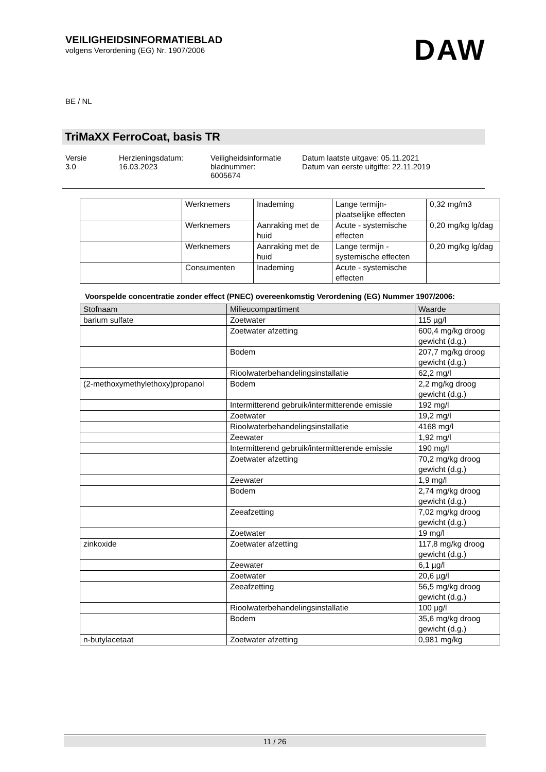VEILIGHEIDSINFORMATIEBLAD
volgens Verordening (EG) Nr. 1907/2006
DAW
BE / NL
TriMaXX FerroCoat, basis TR
| Versie 3.0 | Herzieningsdatum: 16.03.2023 | Veiligheidsinformatie bladnummer: 6005674 | Datum laatste uitgave: 05.11.2021 Datum van eerste uitgifte: 22.11.2019 |
| | Werknemers | Inademing | Lange termijn-plaatselijke effecten | 0,32 mg/m3 |
| | Werknemers | Aanraking met de huid | Acute - systemische effecten | 0,20 mg/kg lg/dag |
| | Werknemers | Aanraking met de huid | Lange termijn - systemische effecten | 0,20 mg/kg lg/dag |
| | Consumenten | Inademing | Acute - systemische effecten | |
Voorspelde concentratie zonder effect (PNEC) overeenkomstig Verordening (EG) Nummer 1907/2006:
| Stofnaam | Milieucompartiment | Waarde |
| --- | --- | --- |
| barium sulfate | Zoetwater | 115 µg/l |
| | Zoetwater afzetting | 600,4 mg/kg droog gewicht (d.g.) |
| | Bodem | 207,7 mg/kg droog gewicht (d.g.) |
| | Rioolwaterbehandelingsinstallatie | 62,2 mg/l |
| (2-methoxymethylethoxy)propanol | Bodem | 2,2 mg/kg droog gewicht (d.g.) |
| | Intermitterend gebruik/intermitterende emissie | 192 mg/l |
| | Zoetwater | 19,2 mg/l |
| | Rioolwaterbehandelingsinstallatie | 4168 mg/l |
| | Zeewater | 1,92 mg/l |
| | Intermitterend gebruik/intermitterende emissie | 190 mg/l |
| | Zoetwater afzetting | 70,2 mg/kg droog gewicht (d.g.) |
| | Zeewater | 1,9 mg/l |
| | Bodem | 2,74 mg/kg droog gewicht (d.g.) |
| | Zeeafzetting | 7,02 mg/kg droog gewicht (d.g.) |
| | Zoetwater | 19 mg/l |
| zinkoxide | Zoetwater afzetting | 117,8 mg/kg droog gewicht (d.g.) |
| | Zeewater | 6,1 µg/l |
| | Zoetwater | 20,6 µg/l |
| | Zeeafzetting | 56,5 mg/kg droog gewicht (d.g.) |
| | Rioolwaterbehandelingsinstallatie | 100 µg/l |
| | Bodem | 35,6 mg/kg droog gewicht (d.g.) |
| n-butylacetaat | Zoetwater afzetting | 0,981 mg/kg |
11 / 26